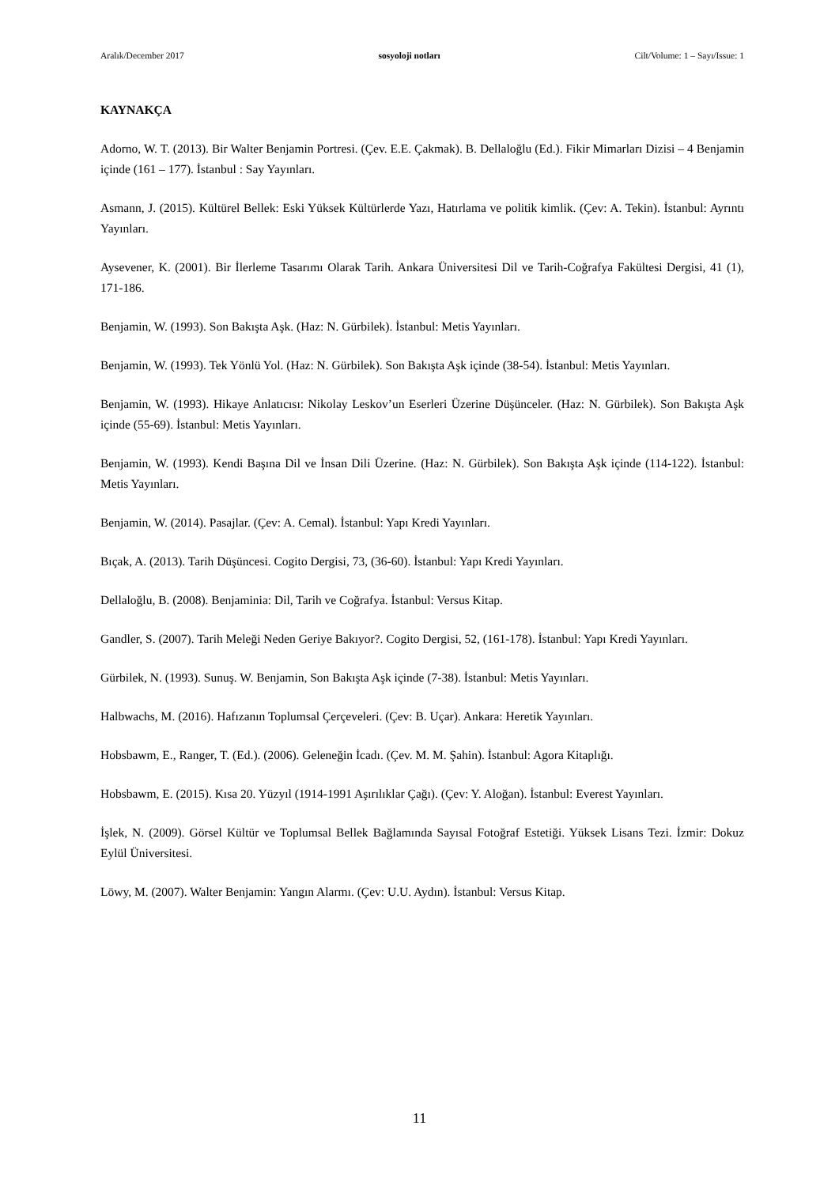Aralık/December 2017 sosyoloji notları Cilt/Volume: 1 – Sayı/Issue: 1
KAYNAKÇA
Adorno, W. T. (2013). Bir Walter Benjamin Portresi. (Çev. E.E. Çakmak). B. Dellaloğlu (Ed.). Fikir Mimarları Dizisi – 4 Benjamin içinde (161 – 177). İstanbul : Say Yayınları.
Asmann, J. (2015). Kültürel Bellek: Eski Yüksek Kültürlerde Yazı, Hatırlama ve politik kimlik. (Çev: A. Tekin). İstanbul: Ayrıntı Yayınları.
Aysevener, K. (2001). Bir İlerleme Tasarımı Olarak Tarih. Ankara Üniversitesi Dil ve Tarih-Coğrafya Fakültesi Dergisi, 41 (1), 171-186.
Benjamin, W. (1993). Son Bakışta Aşk. (Haz: N. Gürbilek). İstanbul: Metis Yayınları.
Benjamin, W. (1993). Tek Yönlü Yol. (Haz: N. Gürbilek). Son Bakışta Aşk içinde (38-54). İstanbul: Metis Yayınları.
Benjamin, W. (1993). Hikaye Anlatıcısı: Nikolay Leskov’un Eserleri Üzerine Düşünceler. (Haz: N. Gürbilek). Son Bakışta Aşk içinde (55-69). İstanbul: Metis Yayınları.
Benjamin, W. (1993). Kendi Başına Dil ve İnsan Dili Üzerine. (Haz: N. Gürbilek). Son Bakışta Aşk içinde (114-122). İstanbul: Metis Yayınları.
Benjamin, W. (2014). Pasajlar. (Çev: A. Cemal). İstanbul: Yapı Kredi Yayınları.
Bıçak, A. (2013). Tarih Düşüncesi. Cogito Dergisi, 73, (36-60). İstanbul: Yapı Kredi Yayınları.
Dellaloğlu, B. (2008). Benjaminia: Dil, Tarih ve Coğrafya. İstanbul: Versus Kitap.
Gandler, S. (2007). Tarih Meleği Neden Geriye Bakıyor?. Cogito Dergisi, 52, (161-178). İstanbul: Yapı Kredi Yayınları.
Gürbilek, N. (1993). Sunuş. W. Benjamin, Son Bakışta Aşk içinde (7-38). İstanbul: Metis Yayınları.
Halbwachs, M. (2016). Hafızanın Toplumsal Çerçeveleri. (Çev: B. Uçar). Ankara: Heretik Yayınları.
Hobsbawm, E., Ranger, T. (Ed.). (2006). Geleneğin İcadı. (Çev. M. M. Şahin). İstanbul: Agora Kitaplığı.
Hobsbawm, E. (2015). Kısa 20. Yüzyıl (1914-1991 Aşırılıklar Çağı). (Çev: Y. Aloğan). İstanbul: Everest Yayınları.
İşlek, N. (2009). Görsel Kültür ve Toplumsal Bellek Bağlamında Sayısal Fotoğraf Estetiği. Yüksek Lisans Tezi. İzmir: Dokuz Eylül Üniversitesi.
Löwy, M. (2007). Walter Benjamin: Yangın Alarmı. (Çev: U.U. Aydın). İstanbul: Versus Kitap.
11